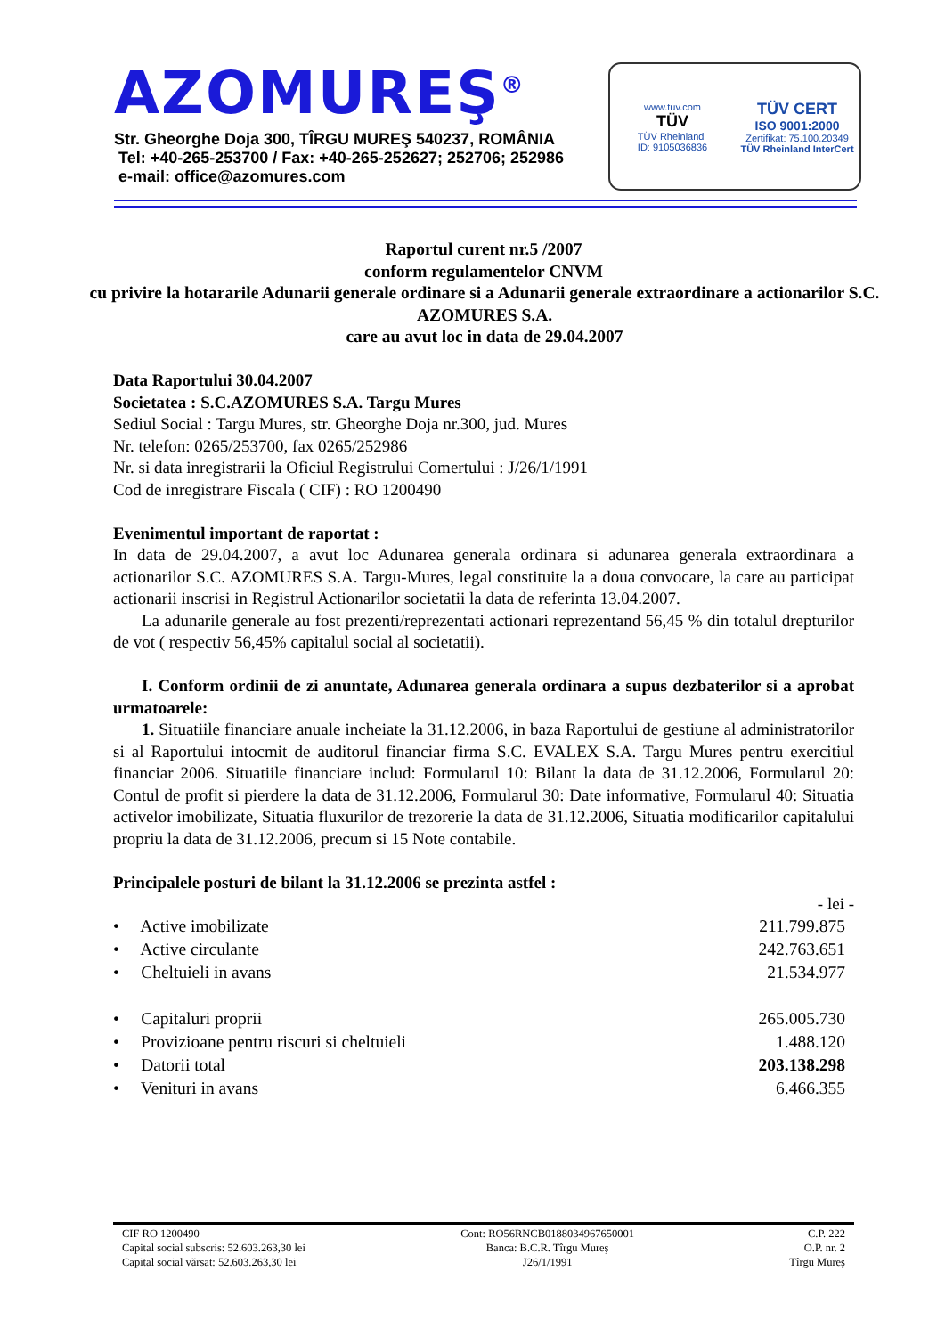AZOMUREŞ<sup>®</sup>
Str. Gheorghe Doja 300, TÎRGU MUREŞ 540237, ROMÂNIA
Tel: +40-265-253700 / Fax: +40-265-252627; 252706; 252986
e-mail: office@azomures.com
www.tuv.com
TÜV
TÜV Rheinland
ID: 9105036836
TÜV CERT
ISO 9001:2000
Zertifikat: 75.100.20349
TÜV Rheinland InterCert
Raportul curent nr.5 /2007
conform regulamentelor CNVM
cu privire la hotararile Adunarii generale ordinare si a Adunarii generale extraordinare a actionarilor S.C. AZOMURES S.A.
care au avut loc in data de 29.04.2007
Data Raportului 30.04.2007
Societatea : S.C.AZOMURES S.A. Targu Mures
Sediul Social : Targu Mures, str. Gheorghe Doja nr.300, jud. Mures
Nr. telefon: 0265/253700, fax 0265/252986
Nr. si data inregistrarii la Oficiul Registrului Comertului : J/26/1/1991
Cod de inregistrare Fiscala ( CIF) : RO 1200490
Evenimentul important de raportat :
In data de 29.04.2007, a avut loc Adunarea generala ordinara si adunarea generala extraordinara a actionarilor S.C. AZOMURES S.A. Targu-Mures, legal constituite la a doua convocare, la care au participat actionarii inscrisi in Registrul Actionarilor societatii la data de referinta 13.04.2007.
La adunarile generale au fost prezenti/reprezentati actionari reprezentand 56,45 % din totalul drepturilor de vot ( respectiv 56,45% capitalul social al societatii).
I. Conform ordinii de zi anuntate, Adunarea generala ordinara a supus dezbaterilor si a aprobat urmatoarele:
1. Situatiile financiare anuale incheiate la 31.12.2006, in baza Raportului de gestiune al administratorilor si al Raportului intocmit de auditorul financiar firma S.C. EVALEX S.A. Targu Mures pentru exercitiul financiar 2006. Situatiile financiare includ: Formularul 10: Bilant la data de 31.12.2006, Formularul 20: Contul de profit si pierdere la data de 31.12.2006, Formularul 30: Date informative, Formularul 40: Situatia activelor imobilizate, Situatia fluxurilor de trezorerie la data de 31.12.2006, Situatia modificarilor capitalului propriu la data de 31.12.2006, precum si 15 Note contabile.
Principalele posturi de bilant la 31.12.2006 se prezinta astfel :
- lei -
| • Active imobilizate | 211.799.875 |
| • Active circulante | 242.763.651 |
| • Cheltuieli in avans | 21.534.977 |
| • Capitaluri proprii | 265.005.730 |
| • Provizioane pentru riscuri si cheltuieli | 1.488.120 |
| • Datorii total | 203.138.298 |
| • Venituri in avans | 6.466.355 |
CIF RO 1200490
Capital social subscris: 52.603.263,30 lei
Capital social vărsat: 52.603.263,30 lei
Cont: RO56RNCB0188034967650001
Banca: B.C.R. Tîrgu Mureş
J26/1/1991
C.P. 222
O.P. nr. 2
Tîrgu Mureş